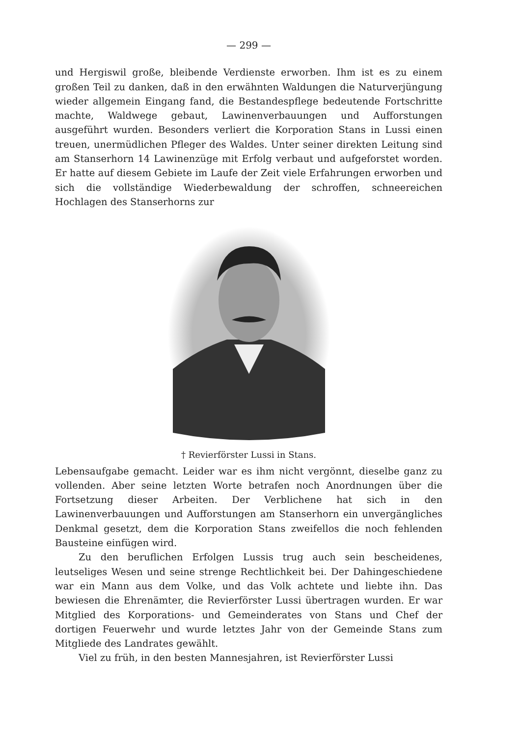— 299 —
und Hergiswil große, bleibende Verdienste erworben. Ihm ist es zu einem großen Teil zu danken, daß in den erwähnten Waldungen die Naturverjüngung wieder allgemein Eingang fand, die Bestandespflege bedeutende Fortschritte machte, Waldwege gebaut, Lawinenverbauungen und Aufforstungen ausgeführt wurden. Besonders verliert die Korporation Stans in Lussi einen treuen, unermüdlichen Pfleger des Waldes. Unter seiner direkten Leitung sind am Stanserhorn 14 Lawinenzüge mit Erfolg verbaut und aufgeforstet worden. Er hatte auf diesem Gebiete im Laufe der Zeit viele Erfahrungen erworben und sich die vollständige Wiederbewaldung der schroffen, schneereichen Hochlagen des Stanserhorns zur
† Revierförster Lussi in Stans.
Lebensaufgabe gemacht. Leider war es ihm nicht vergönnt, dieselbe ganz zu vollenden. Aber seine letzten Worte betrafen noch Anordnungen über die Fortsetzung dieser Arbeiten. Der Verblichene hat sich in den Lawinenverbauungen und Aufforstungen am Stanserhorn ein unvergängliches Denkmal gesetzt, dem die Korporation Stans zweifellos die noch fehlenden Bausteine einfügen wird.
Zu den beruflichen Erfolgen Lussis trug auch sein bescheidenes, leutseliges Wesen und seine strenge Rechtlichkeit bei. Der Dahingeschiedene war ein Mann aus dem Volke, und das Volk achtete und liebte ihn. Das bewiesen die Ehrenämter, die Revierförster Lussi übertragen wurden. Er war Mitglied des Korporations- und Gemeinderates von Stans und Chef der dortigen Feuerwehr und wurde letztes Jahr von der Gemeinde Stans zum Mitgliede des Landrates gewählt.
Viel zu früh, in den besten Mannesjahren, ist Revierförster Lussi